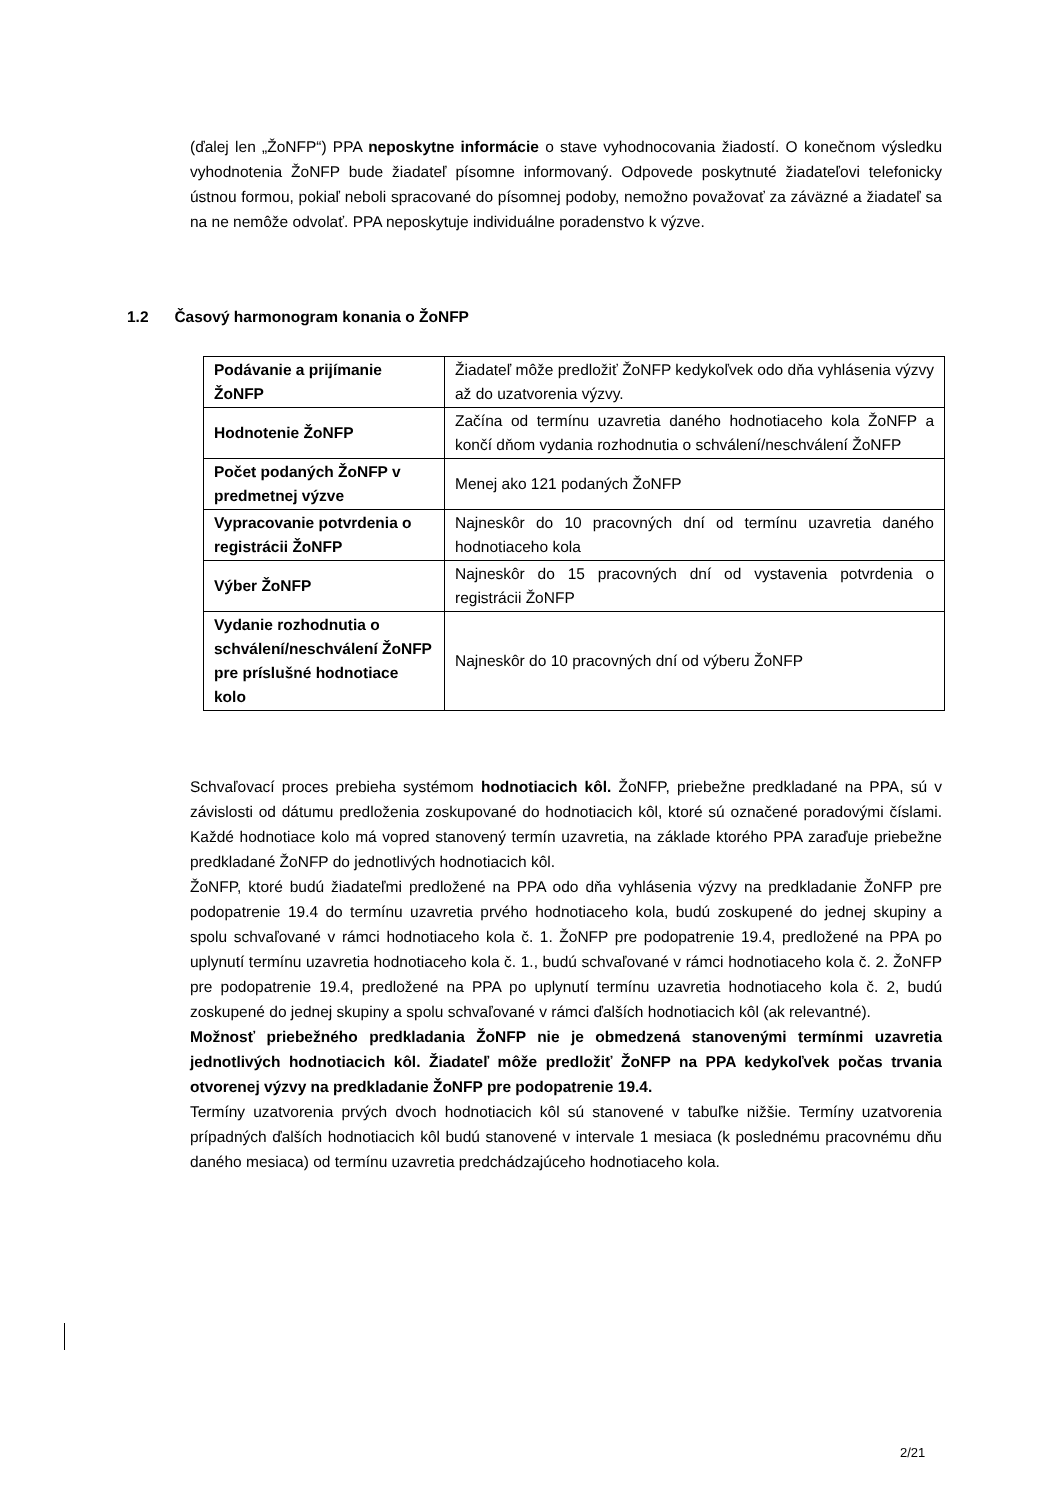(ďalej len „ŽoNFP“) PPA neposkytne informácie o stave vyhodnocovania žiadostí. O konečnom výsledku vyhodnotenia ŽoNFP bude žiadateľ písomne informovaný. Odpovede poskytnuté žiadateľovi telefonicky ústnou formou, pokiaľ neboli spracované do písomnej podoby, nemožno považovať za záväzné a žiadateľ sa na ne nemôže odvolať. PPA neposkytuje individuálne poradenstvo k výzve.
1.2 Časový harmonogram konania o ŽoNFP
| Podávanie a prijímanie ŽoNFP | Žiadateľ môže predložiť ŽoNFP kedykoľvek odo dňa vyhlásenia výzvy až do uzatvorenia výzvy. |
| Hodnotenie ŽoNFP | Začína od termínu uzavretia daného hodnotiaceho kola ŽoNFP a končí dňom vydania rozhodnutia o schválení/neschválení ŽoNFP |
| Počet podaných ŽoNFP v predmetnej výzve | Menej ako 121 podaných ŽoNFP |
| Vypracovanie potvrdenia o registrácii ŽoNFP | Najneskôr do 10 pracovných dní od termínu uzavretia daného hodnotiaceho kola |
| Výber ŽoNFP | Najneskôr do 15 pracovných dní od vystavenia potvrdenia o registrácii ŽoNFP |
| Vydanie rozhodnutia o schválení/neschválení ŽoNFP pre príslušné hodnotiace kolo | Najneskôr do 10 pracovných dní od výberu ŽoNFP |
Schvaľovací proces prebieha systémom hodnotiacich kôl. ŽoNFP, priebežne predkladané na PPA, sú v závislosti od dátumu predloženia zoskupované do hodnotiacich kôl, ktoré sú označené poradovými číslami. Každé hodnotiace kolo má vopred stanovený termín uzavretia, na základe ktorého PPA zaraďuje priebežne predkladané ŽoNFP do jednotlivých hodnotiacich kôl.
ŽoNFP, ktoré budú žiadateľmi predložené na PPA odo dňa vyhlásenia výzvy na predkladanie ŽoNFP pre podopatrenie 19.4 do termínu uzavretia prvého hodnotiaceho kola, budú zoskupené do jednej skupiny a spolu schvaľované v rámci hodnotiaceho kola č. 1. ŽoNFP pre podopatrenie 19.4, predložené na PPA po uplynutí termínu uzavretia hodnotiaceho kola č. 1., budú schvaľované v rámci hodnotiaceho kola č. 2. ŽoNFP pre podopatrenie 19.4, predložené na PPA po uplynutí termínu uzavretia hodnotiaceho kola č. 2, budú zoskupené do jednej skupiny a spolu schvaľované v rámci ďalších hodnotiacich kôl (ak relevantné).
Možnosť priebežného predkladania ŽoNFP nie je obmedzená stanovenými termínmi uzavretia jednotlivých hodnotiacich kôl. Žiadateľ môže predložiť ŽoNFP na PPA kedykoľvek počas trvania otvorenej výzvy na predkladanie ŽoNFP pre podopatrenie 19.4.
Termíny uzatvorenia prvých dvoch hodnotiacich kôl sú stanovené v tabuľke nižšie. Termíny uzatvorenia prípadných ďalších hodnotiacich kôl budú stanovené v intervale 1 mesiaca (k poslednému pracovnému dňu daného mesiaca) od termínu uzavretia predchádzajúceho hodnotiaceho kola.
2/21